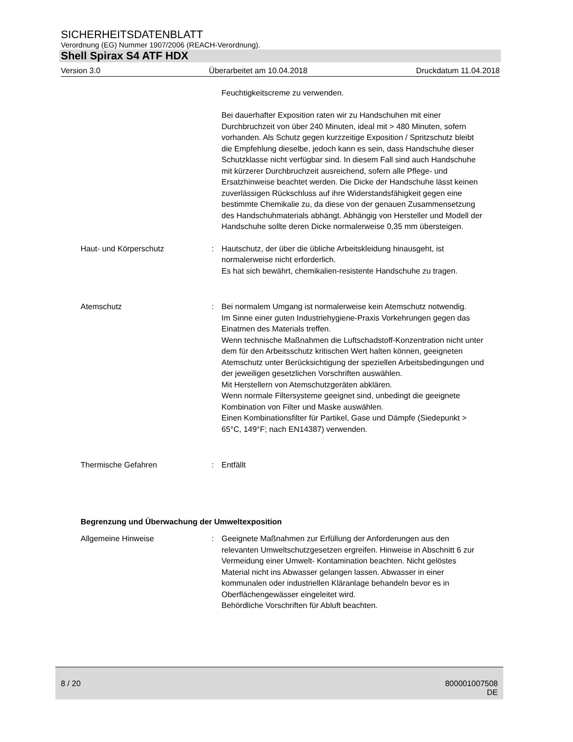SICHERHEITSDATENBLATT
Verordnung (EG) Nummer 1907/2006 (REACH-Verordnung).
Shell Spirax S4 ATF HDX
Version 3.0 Überarbeitet am 10.04.2018 Druckdatum 11.04.2018
Feuchtigkeitscreme zu verwenden.
Bei dauerhafter Exposition raten wir zu Handschuhen mit einer Durchbruchzeit von über 240 Minuten, ideal mit > 480 Minuten, sofern vorhanden. Als Schutz gegen kurzzeitige Exposition / Spritzschutz bleibt die Empfehlung dieselbe, jedoch kann es sein, dass Handschuhe dieser Schutzklasse nicht verfügbar sind. In diesem Fall sind auch Handschuhe mit kürzerer Durchbruchzeit ausreichend, sofern alle Pflege- und Ersatzhinweise beachtet werden. Die Dicke der Handschuhe lässt keinen zuverlässigen Rückschluss auf ihre Widerstandsfähigkeit gegen eine bestimmte Chemikalie zu, da diese von der genauen Zusammensetzung des Handschuhmaterials abhängt. Abhängig von Hersteller und Modell der Handschuhe sollte deren Dicke normalerweise 0,35 mm übersteigen.
Haut- und Körperschutz : Hautschutz, der über die übliche Arbeitskleidung hinausgeht, ist normalerweise nicht erforderlich.
Es hat sich bewährt, chemikalien-resistente Handschuhe zu tragen.
Atemschutz : Bei normalem Umgang ist normalerweise kein Atemschutz notwendig.
Im Sinne einer guten Industriehygiene-Praxis Vorkehrungen gegen das Einatmen des Materials treffen.
Wenn technische Maßnahmen die Luftschadstoff-Konzentration nicht unter dem für den Arbeitsschutz kritischen Wert halten können, geeigneten Atemschutz unter Berücksichtigung der speziellen Arbeitsbedingungen und der jeweiligen gesetzlichen Vorschriften auswählen.
Mit Herstellern von Atemschutzgeräten abklären.
Wenn normale Filtersysteme geeignet sind, unbedingt die geeignete Kombination von Filter und Maske auswählen.
Einen Kombinationsfilter für Partikel, Gase und Dämpfe (Siedepunkt > 65°C, 149°F; nach EN14387) verwenden.
Thermische Gefahren : Entfällt
Begrenzung und Überwachung der Umweltexposition
Allgemeine Hinweise : Geeignete Maßnahmen zur Erfüllung der Anforderungen aus den relevanten Umweltschutzgesetzen ergreifen. Hinweise in Abschnitt 6 zur Vermeidung einer Umwelt- Kontamination beachten. Nicht gelöstes Material nicht ins Abwasser gelangen lassen. Abwasser in einer kommunalen oder industriellen Kläranlage behandeln bevor es in Oberflächengewässer eingeleitet wird.
Behördliche Vorschriften für Abluft beachten.
8 / 20 800001007508
DE